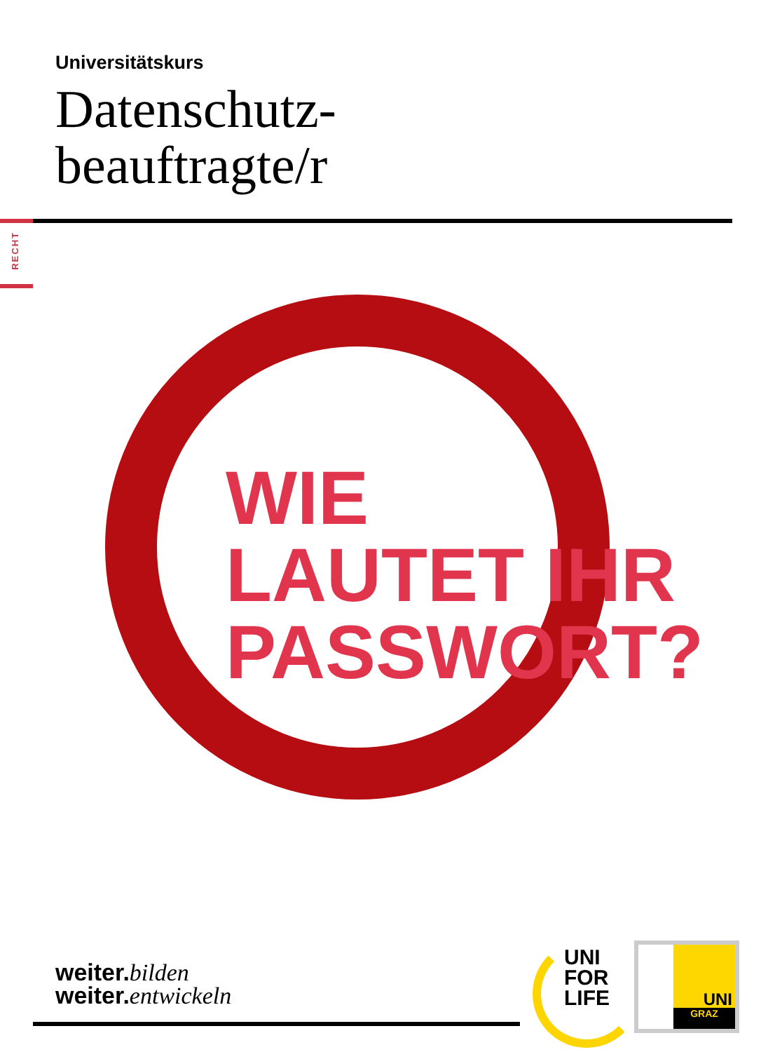Universitätskurs
Datenschutz-
beauftragte/r
RECHT
WIE
LAUTET IHR
PASSWORT?
weiter.bilden
weiter.entwickeln
UNI
FOR
LIFE
UNI
GRAZ